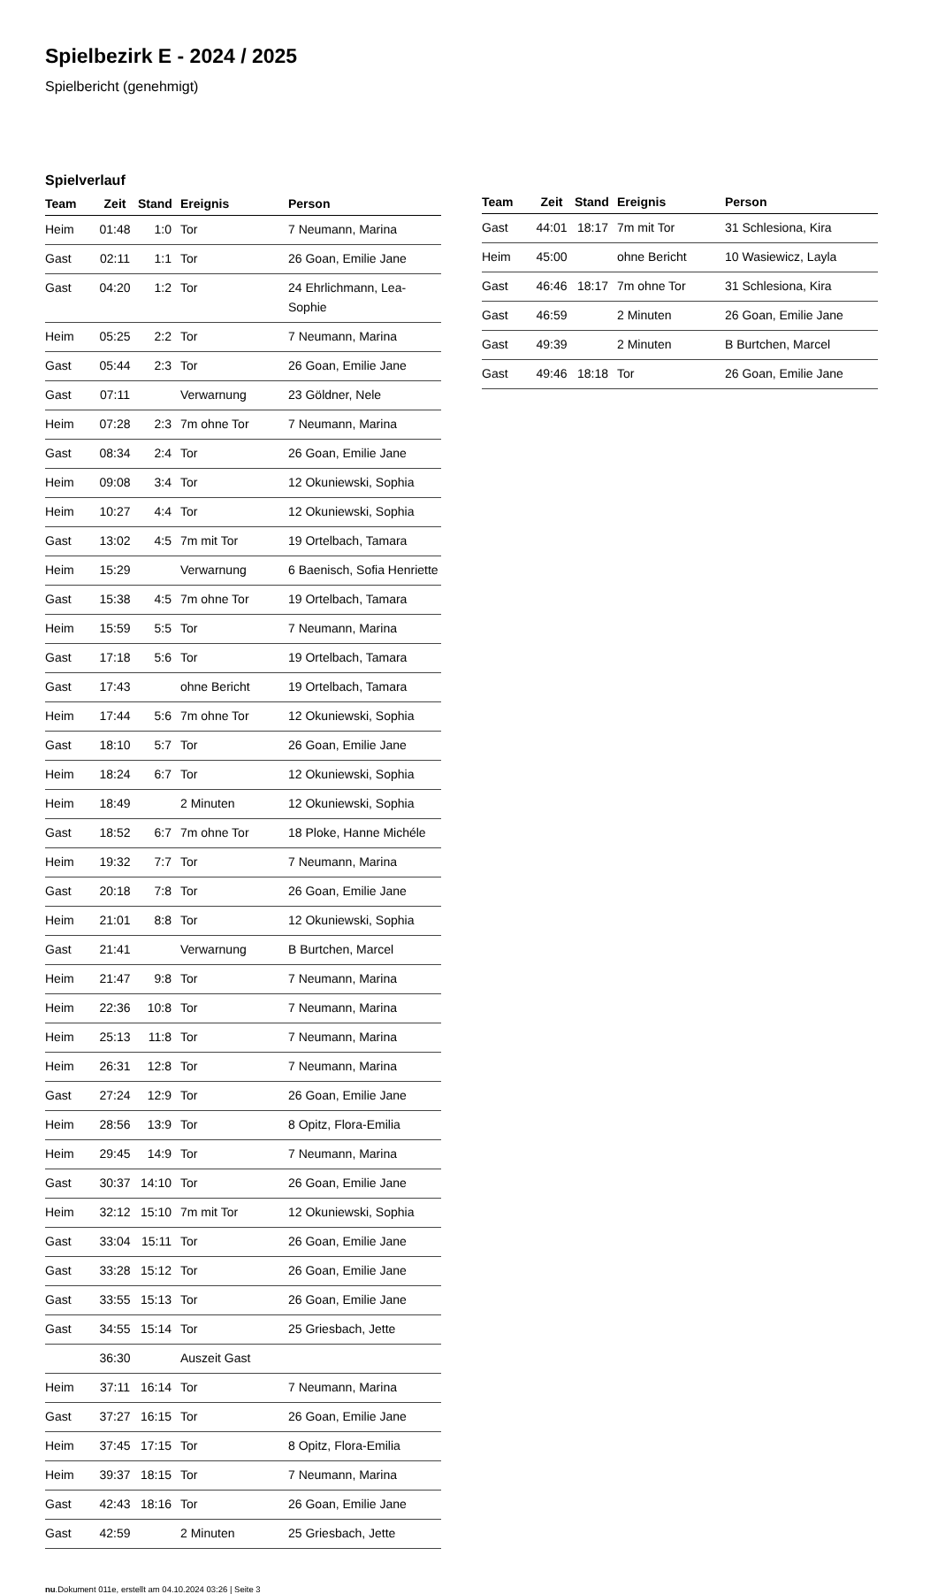Spielbezirk E - 2024 / 2025
Spielbericht (genehmigt)
Spielverlauf
| Team | Zeit | Stand | Ereignis | Person |
| --- | --- | --- | --- | --- |
| Heim | 01:48 | 1:0 | Tor | 7 Neumann, Marina |
| Gast | 02:11 | 1:1 | Tor | 26 Goan, Emilie Jane |
| Gast | 04:20 | 1:2 | Tor | 24 Ehrlichmann, Lea- Sophie |
| Heim | 05:25 | 2:2 | Tor | 7 Neumann, Marina |
| Gast | 05:44 | 2:3 | Tor | 26 Goan, Emilie Jane |
| Gast | 07:11 | | Verwarnung | 23 Göldner, Nele |
| Heim | 07:28 | 2:3 | 7m ohne Tor | 7 Neumann, Marina |
| Gast | 08:34 | 2:4 | Tor | 26 Goan, Emilie Jane |
| Heim | 09:08 | 3:4 | Tor | 12 Okuniewski, Sophia |
| Heim | 10:27 | 4:4 | Tor | 12 Okuniewski, Sophia |
| Gast | 13:02 | 4:5 | 7m mit Tor | 19 Ortelbach, Tamara |
| Heim | 15:29 | | Verwarnung | 6 Baenisch, Sofia Henriette |
| Gast | 15:38 | 4:5 | 7m ohne Tor | 19 Ortelbach, Tamara |
| Heim | 15:59 | 5:5 | Tor | 7 Neumann, Marina |
| Gast | 17:18 | 5:6 | Tor | 19 Ortelbach, Tamara |
| Gast | 17:43 | | ohne Bericht | 19 Ortelbach, Tamara |
| Heim | 17:44 | 5:6 | 7m ohne Tor | 12 Okuniewski, Sophia |
| Gast | 18:10 | 5:7 | Tor | 26 Goan, Emilie Jane |
| Heim | 18:24 | 6:7 | Tor | 12 Okuniewski, Sophia |
| Heim | 18:49 | | 2 Minuten | 12 Okuniewski, Sophia |
| Gast | 18:52 | 6:7 | 7m ohne Tor | 18 Ploke, Hanne Michéle |
| Heim | 19:32 | 7:7 | Tor | 7 Neumann, Marina |
| Gast | 20:18 | 7:8 | Tor | 26 Goan, Emilie Jane |
| Heim | 21:01 | 8:8 | Tor | 12 Okuniewski, Sophia |
| Gast | 21:41 | | Verwarnung | B Burtchen, Marcel |
| Heim | 21:47 | 9:8 | Tor | 7 Neumann, Marina |
| Heim | 22:36 | 10:8 | Tor | 7 Neumann, Marina |
| Heim | 25:13 | 11:8 | Tor | 7 Neumann, Marina |
| Heim | 26:31 | 12:8 | Tor | 7 Neumann, Marina |
| Gast | 27:24 | 12:9 | Tor | 26 Goan, Emilie Jane |
| Heim | 28:56 | 13:9 | Tor | 8 Opitz, Flora-Emilia |
| Heim | 29:45 | 14:9 | Tor | 7 Neumann, Marina |
| Gast | 30:37 | 14:10 | Tor | 26 Goan, Emilie Jane |
| Heim | 32:12 | 15:10 | 7m mit Tor | 12 Okuniewski, Sophia |
| Gast | 33:04 | 15:11 | Tor | 26 Goan, Emilie Jane |
| Gast | 33:28 | 15:12 | Tor | 26 Goan, Emilie Jane |
| Gast | 33:55 | 15:13 | Tor | 26 Goan, Emilie Jane |
| Gast | 34:55 | 15:14 | Tor | 25 Griesbach, Jette |
| | 36:30 | | Auszeit Gast | |
| Heim | 37:11 | 16:14 | Tor | 7 Neumann, Marina |
| Gast | 37:27 | 16:15 | Tor | 26 Goan, Emilie Jane |
| Heim | 37:45 | 17:15 | Tor | 8 Opitz, Flora-Emilia |
| Heim | 39:37 | 18:15 | Tor | 7 Neumann, Marina |
| Gast | 42:43 | 18:16 | Tor | 26 Goan, Emilie Jane |
| Gast | 42:59 | | 2 Minuten | 25 Griesbach, Jette |
| Team | Zeit | Stand | Ereignis | Person |
| --- | --- | --- | --- | --- |
| Gast | 44:01 | 18:17 | 7m mit Tor | 31 Schlesiona, Kira |
| Heim | 45:00 | | ohne Bericht | 10 Wasiewicz, Layla |
| Gast | 46:46 | 18:17 | 7m ohne Tor | 31 Schlesiona, Kira |
| Gast | 46:59 | | 2 Minuten | 26 Goan, Emilie Jane |
| Gast | 49:39 | | 2 Minuten | B Burtchen, Marcel |
| Gast | 49:46 | 18:18 | Tor | 26 Goan, Emilie Jane |
nu.Dokument 011e, erstellt am 04.10.2024 03:26 | Seite 3